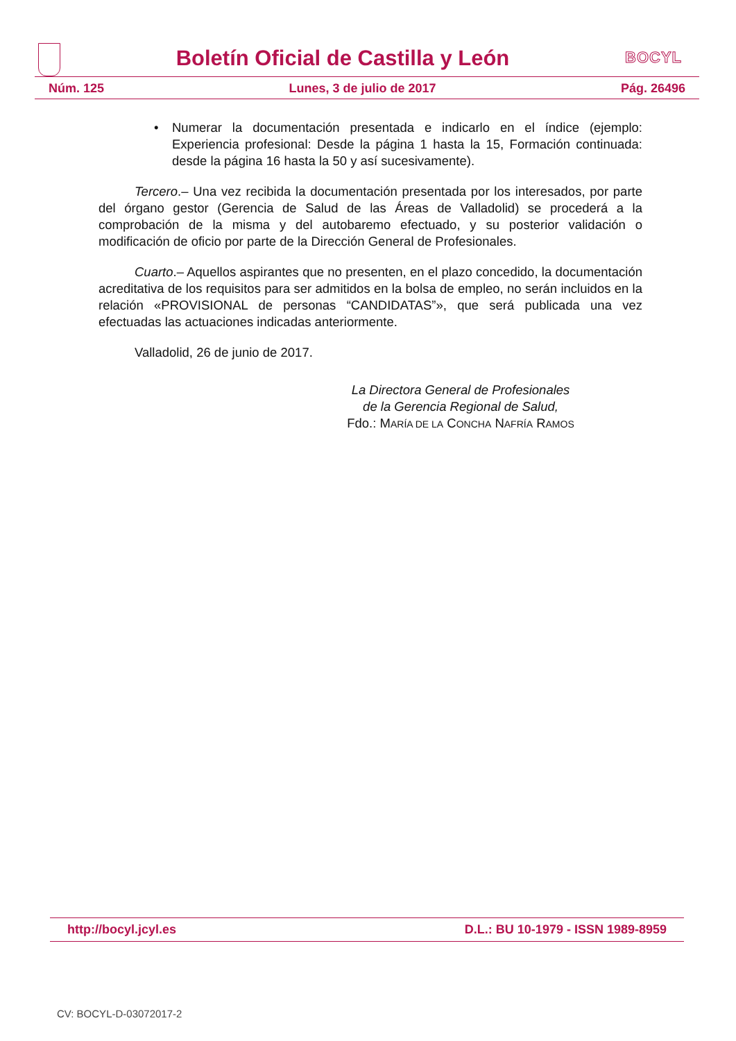Boletín Oficial de Castilla y León
BOCYL
Núm. 125 Lunes, 3 de julio de 2017 Pág. 26496
• Numerar la documentación presentada e indicarlo en el índice (ejemplo: Experiencia profesional: Desde la página 1 hasta la 15, Formación continuada: desde la página 16 hasta la 50 y así sucesivamente).
Tercero.– Una vez recibida la documentación presentada por los interesados, por parte del órgano gestor (Gerencia de Salud de las Áreas de Valladolid) se procederá a la comprobación de la misma y del autobaremo efectuado, y su posterior validación o modificación de oficio por parte de la Dirección General de Profesionales.
Cuarto.– Aquellos aspirantes que no presenten, en el plazo concedido, la documentación acreditativa de los requisitos para ser admitidos en la bolsa de empleo, no serán incluidos en la relación «PROVISIONAL de personas “CANDIDATAS”», que será publicada una vez efectuadas las actuaciones indicadas anteriormente.
Valladolid, 26 de junio de 2017.
La Directora General de Profesionales
de la Gerencia Regional de Salud,
Fdo.: MARÍA DE LA CONCHA NAFRÍA RAMOS
http://bocyl.jcyl.es D.L.: BU 10-1979 - ISSN 1989-8959
CV: BOCYL-D-03072017-2